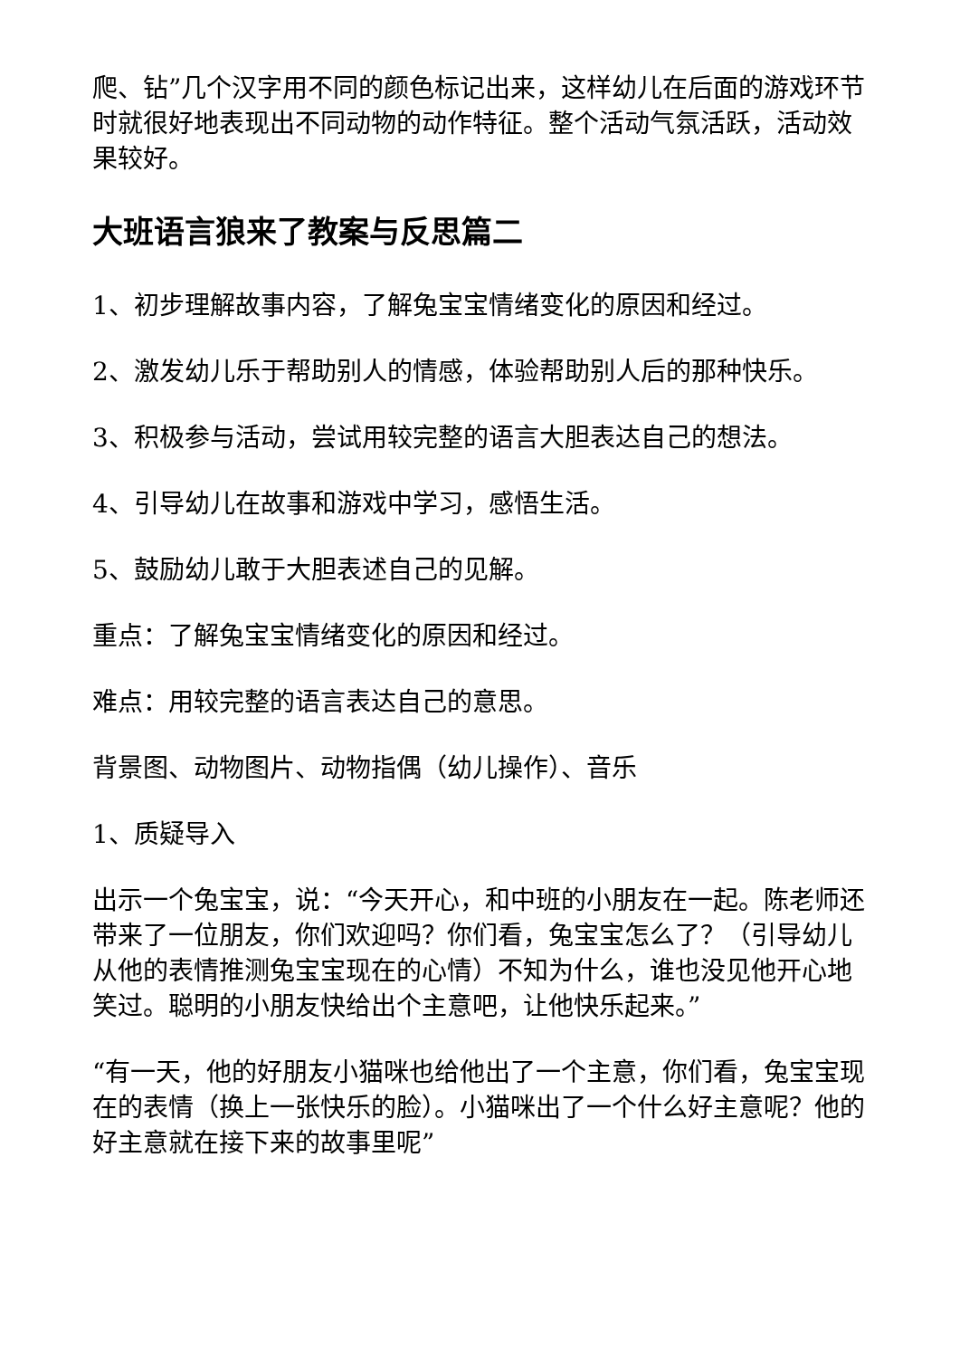爬、钻”几个汉字用不同的颜色标记出来，这样幼儿在后面的游戏环节时就很好地表现出不同动物的动作特征。整个活动气氛活跃，活动效果较好。
大班语言狼来了教案与反思篇二
1、初步理解故事内容，了解兔宝宝情绪变化的原因和经过。
2、激发幼儿乐于帮助别人的情感，体验帮助别人后的那种快乐。
3、积极参与活动，尝试用较完整的语言大胆表达自己的想法。
4、引导幼儿在故事和游戏中学习，感悟生活。
5、鼓励幼儿敢于大胆表述自己的见解。
重点：了解兔宝宝情绪变化的原因和经过。
难点：用较完整的语言表达自己的意思。
背景图、动物图片、动物指偶（幼儿操作）、音乐
1、质疑导入
出示一个兔宝宝，说：“今天开心，和中班的小朋友在一起。陈老师还带来了一位朋友，你们欢迎吗？你们看，兔宝宝怎么了？（引导幼儿从他的表情推测兔宝宝现在的心情）不知为什么，谁也没见他开心地笑过。聪明的小朋友快给出个主意吧，让他快乐起来。”
“有一天，他的好朋友小猫咪也给他出了一个主意，你们看，兔宝宝现在的表情（换上一张快乐的脸）。小猫咪出了一个什么好主意呢？他的好主意就在接下来的故事里呢”